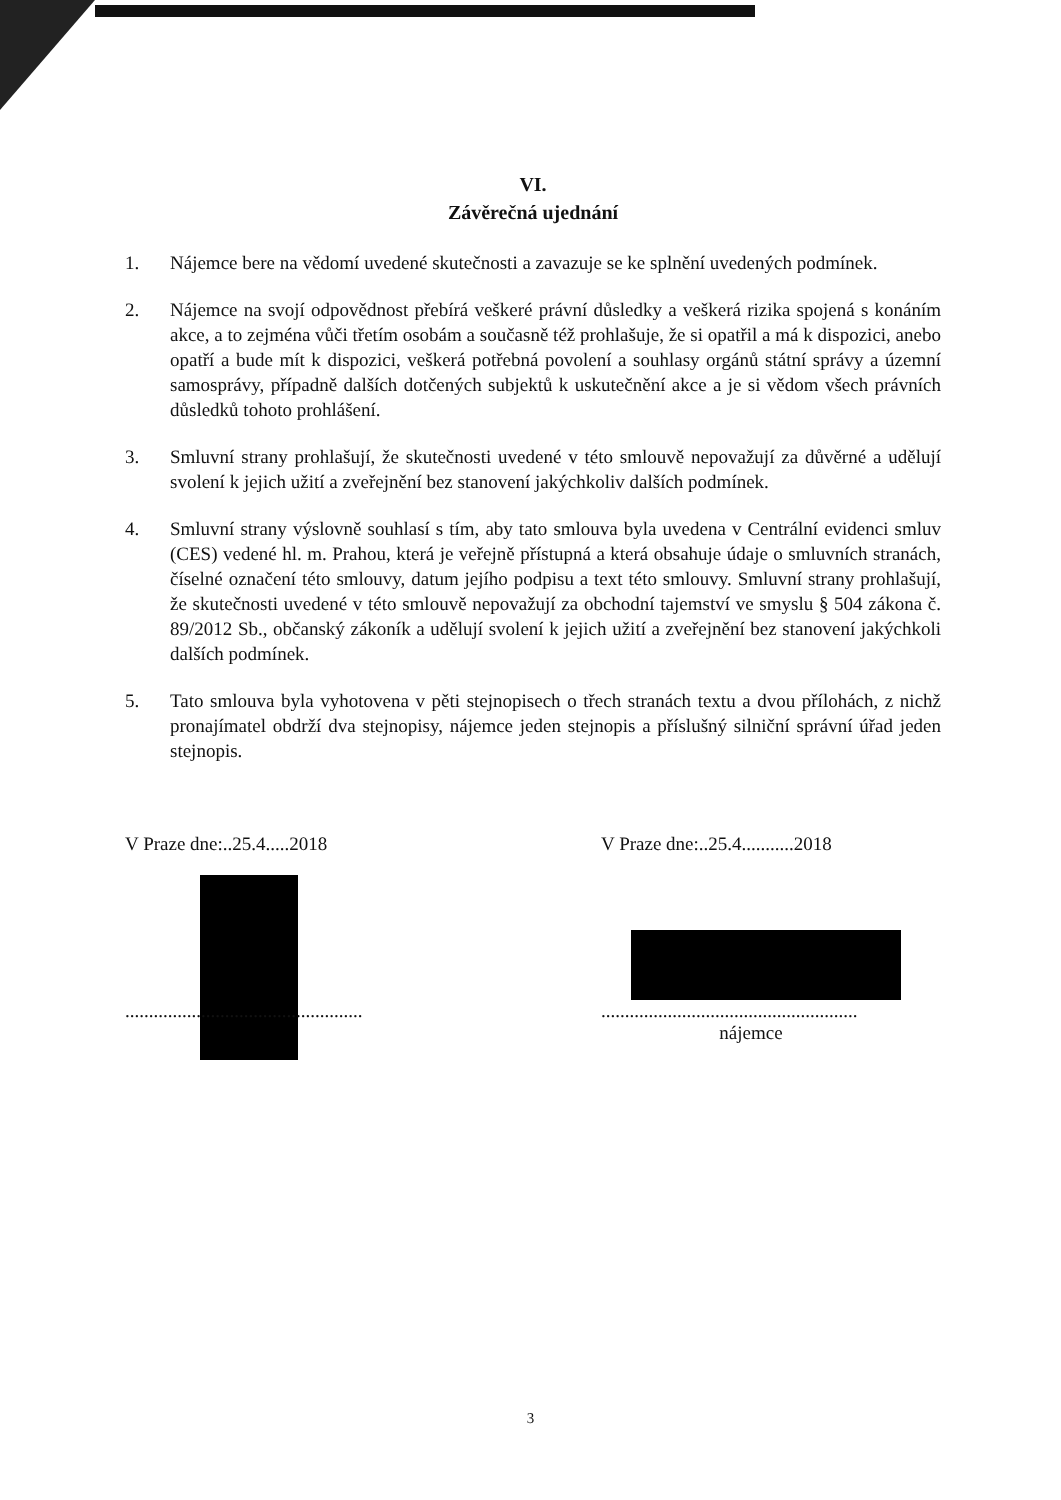VI.
Závěrečná ujednání
1. Nájemce bere na vědomí uvedené skutečnosti a zavazuje se ke splnění uvedených podmínek.
2. Nájemce na svojí odpovědnost přebírá veškeré právní důsledky a veškerá rizika spojená s konáním akce, a to zejména vůči třetím osobám a současně též prohlašuje, že si opatřil a má k dispozici, anebo opatří a bude mít k dispozici, veškerá potřebná povolení a souhlasy orgánů státní správy a územní samosprávy, případně dalších dotčených subjektů k uskutečnění akce a je si vědom všech právních důsledků tohoto prohlášení.
3. Smluvní strany prohlašují, že skutečnosti uvedené v této smlouvě nepovažují za důvěrné a udělují svolení k jejich užití a zveřejnění bez stanovení jakýchkoliv dalších podmínek.
4. Smluvní strany výslovně souhlasí s tím, aby tato smlouva byla uvedena v Centrální evidenci smluv (CES) vedené hl. m. Prahou, která je veřejně přístupná a která obsahuje údaje o smluvních stranách, číselné označení této smlouvy, datum jejího podpisu a text této smlouvy. Smluvní strany prohlašují, že skutečnosti uvedené v této smlouvě nepovažují za obchodní tajemství ve smyslu § 504 zákona č. 89/2012 Sb., občanský zákoník a udělují svolení k jejich užití a zveřejnění bez stanovení jakýchkoli dalších podmínek.
5. Tato smlouva byla vyhotovena v pěti stejnopisech o třech stranách textu a dvou přílohách, z nichž pronajímatel obdrží dva stejnopisy, nájemce jeden stejnopis a příslušný silniční správní úřad jeden stejnopis.
V Praze dne:..25.4.....2018
..................................................
V Praze dne:..25.4...........2018
......................................................
nájemce
3